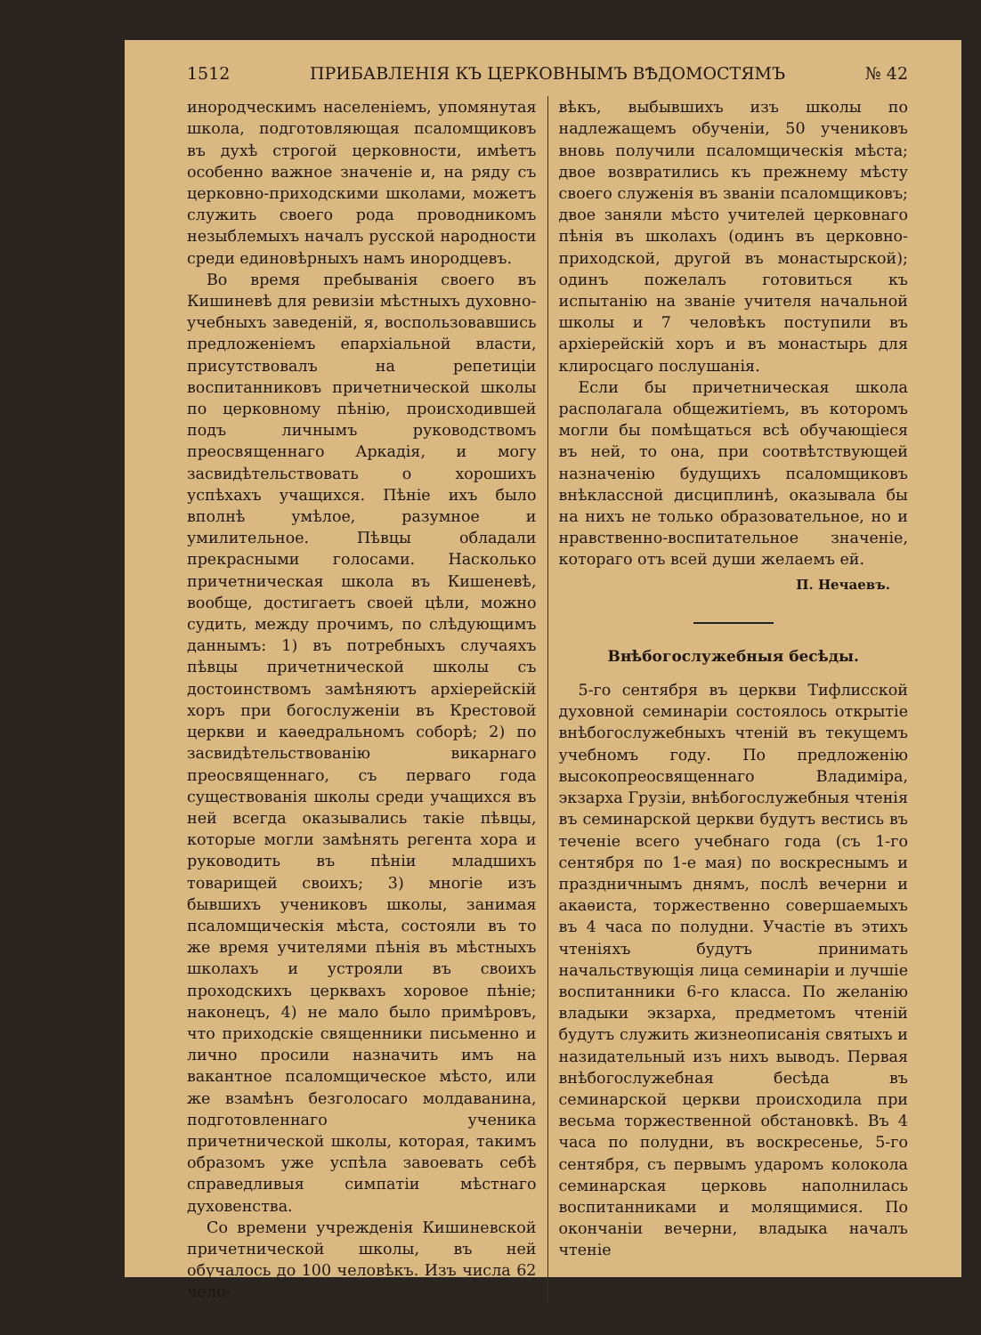1512 ПРИБАВЛЕНІЯ КЪ ЦЕРКОВНЫМЪ ВѢДОМОСТЯМЪ № 42
инородческимъ населеніемъ, упомянутая школа, подготовляющая псаломщиковъ въ духѣ строгой церковности, имѣетъ особенно важное значеніе и, на ряду съ церковно-приходскими школами, можетъ служить своего рода проводникомъ незыблемыхъ началъ русской народности среди единовѣрныхъ намъ инородцевъ.
Во время пребыванія своего въ Кишиневѣ для ревизіи мѣстныхъ духовно-учебныхъ заведеній, я, воспользовавшись предложеніемъ епархіальной власти, присутствовалъ на репетиціи воспитанниковъ причетнической школы по церковному пѣнію, происходившей подъ личнымъ руководствомъ преосвященнаго Аркадія, и могу засвидѣтельствовать о хорошихъ успѣхахъ учащихся. Пѣніе ихъ было вполнѣ умѣлое, разумное и умилительное. Пѣвцы обладали прекрасными голосами. Насколько причетническая школа въ Кишеневѣ, вообще, достигаетъ своей цѣли, можно судить, между прочимъ, по слѣдующимъ даннымъ: 1) въ потребныхъ случаяхъ пѣвцы причетнической школы съ достоинствомъ замѣняютъ архіерейскій хоръ при богослуженіи въ Крестовой церкви и каѳедральномъ соборѣ; 2) по засвидѣтельствованію викарнаго преосвященнаго, съ перваго года существованія школы среди учащихся въ ней всегда оказывались такіе пѣвцы, которые могли замѣнять регента хора и руководить въ пѣніи младшихъ товарищей своихъ; 3) многіе изъ бывшихъ учениковъ школы, занимая псаломщическія мѣста, состояли въ то же время учителями пѣнія въ мѣстныхъ школахъ и устрояли въ своихъ проходскихъ церквахъ хоровое пѣніе; наконецъ, 4) не мало было примѣровъ, что приходскіе священники письменно и лично просили назначить имъ на вакантное псаломщическое мѣсто, или же взамѣнъ безголосаго молдаванина, подготовленнаго ученика причетнической школы, которая, такимъ образомъ уже успѣла завоевать себѣ справедливыя симпатіи мѣстнаго духовенства.
Со времени учрежденія Кишиневской причетнической школы, въ ней обучалось до 100 человѣкъ. Изъ числа 62 чело-
вѣкъ, выбывшихъ изъ школы по надлежащемъ обученіи, 50 учениковъ вновь получили псаломщическія мѣста; двое возвратились къ прежнему мѣсту своего служенія въ званіи псаломщиковъ; двое заняли мѣсто учителей церковнаго пѣнія въ школахъ (одинъ въ церковно-приходской, другой въ монастырской); одинъ пожелалъ готовиться къ испытанію на званіе учителя начальной школы и 7 человѣкъ поступили въ архіерейскій хоръ и въ монастырь для клиросцаго послушанія.
Если бы причетническая школа располагала общежитіемъ, въ которомъ могли бы помѣщаться всѣ обучающіеся въ ней, то она, при соотвѣтствующей назначенію будущихъ псаломщиковъ внѣклассной дисциплинѣ, оказывала бы на нихъ не только образовательное, но и нравственно-воспитательное значеніе, котораго отъ всей души желаемъ ей.
П. Нечаевъ.
Внѣбогослужебныя бесѣды.
5-го сентября въ церкви Тифлисской духовной семинаріи состоялось открытіе внѣбогослужебныхъ чтеній въ текущемъ учебномъ году. По предложенію высокопреосвященнаго Владиміра, экзарха Грузіи, внѣбогослужебныя чтенія въ семинарской церкви будутъ вестись въ теченіе всего учебнаго года (съ 1-го сентября по 1-е мая) по воскреснымъ и праздничнымъ днямъ, послѣ вечерни и акаѳиста, торжественно совершаемыхъ въ 4 часа по полудни. Участіе въ этихъ чтеніяхъ будутъ принимать начальствующія лица семинаріи и лучшіе воспитанники 6-го класса. По желанію владыки экзарха, предметомъ чтеній будутъ служить жизнеописанія святыхъ и назидательный изъ нихъ выводъ. Первая внѣбогослужебная бесѣда въ семинарской церкви происходила при весьма торжественной обстановкѣ. Въ 4 часа по полудни, въ воскресенье, 5-го сентября, съ первымъ ударомъ колокола семинарская церковь наполнилась воспитанниками и молящимися. По окончаніи вечерни, владыка началъ чтеніе